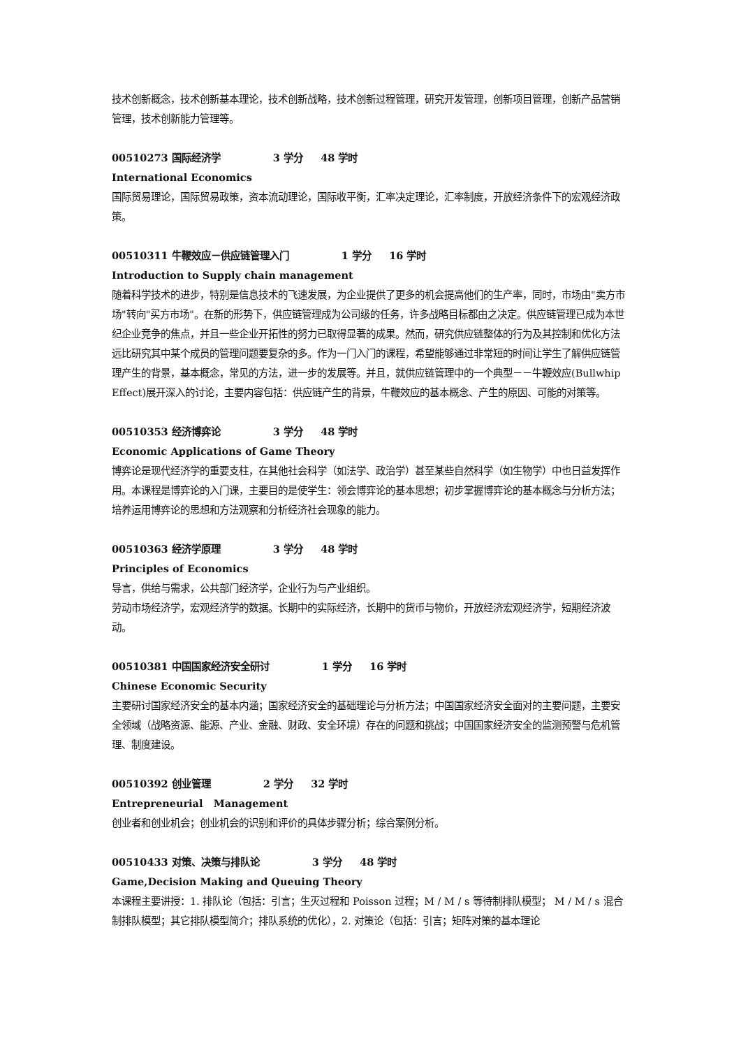技术创新概念，技术创新基本理论，技术创新战略，技术创新过程管理，研究开发管理，创新项目管理，创新产品营销管理，技术创新能力管理等。
00510273 国际经济学 3 学分 48 学时
International Economics
国际贸易理论，国际贸易政策，资本流动理论，国际收平衡，汇率决定理论，汇率制度，开放经济条件下的宏观经济政策。
00510311 牛鞭效应－供应链管理入门 1 学分 16 学时
Introduction to Supply chain management
随着科学技术的进步，特别是信息技术的飞速发展，为企业提供了更多的机会提高他们的生产率，同时，市场由"卖方市场"转向"买方市场"。在新的形势下，供应链管理成为公司级的任务，许多战略目标都由之决定。供应链管理已成为本世纪企业竞争的焦点，并且一些企业开拓性的努力已取得显著的成果。然而，研究供应链整体的行为及其控制和优化方法远比研究其中某个成员的管理问题要复杂的多。作为一门入门的课程，希望能够通过非常短的时间让学生了解供应链管理产生的背景，基本概念，常见的方法，进一步的发展等。并且，就供应链管理中的一个典型－－牛鞭效应(Bullwhip Effect)展开深入的讨论，主要内容包括：供应链产生的背景，牛鞭效应的基本概念、产生的原因、可能的对策等。
00510353 经济博弈论 3 学分 48 学时
Economic Applications of Game Theory
博弈论是现代经济学的重要支柱，在其他社会科学（如法学、政治学）甚至某些自然科学（如生物学）中也日益发挥作用。本课程是博弈论的入门课，主要目的是使学生：领会博弈论的基本思想；初步掌握博弈论的基本概念与分析方法；培养运用博弈论的思想和方法观察和分析经济社会现象的能力。
00510363 经济学原理 3 学分 48 学时
Principles of Economics
导言，供给与需求，公共部门经济学，企业行为与产业组织。
劳动市场经济学，宏观经济学的数据。长期中的实际经济，长期中的货币与物价，开放经济宏观经济学，短期经济波动。
00510381 中国国家经济安全研讨 1 学分 16 学时
Chinese Economic Security
主要研讨国家经济安全的基本内涵；国家经济安全的基础理论与分析方法；中国国家经济安全面对的主要问题，主要安全领域（战略资源、能源、产业、金融、财政、安全环境）存在的问题和挑战；中国国家经济安全的监测预警与危机管理、制度建设。
00510392 创业管理 2 学分 32 学时
Entrepreneurial Management
创业者和创业机会；创业机会的识别和评价的具体步骤分析；综合案例分析。
00510433 对策、决策与排队论 3 学分 48 学时
Game,Decision Making and Queuing Theory
本课程主要讲授：1. 排队论（包括：引言；生灭过程和 Poisson 过程；M / M / s 等待制排队模型； M / M / s 混合制排队模型；其它排队模型简介；排队系统的优化），2. 对策论（包括：引言；矩阵对策的基本理论